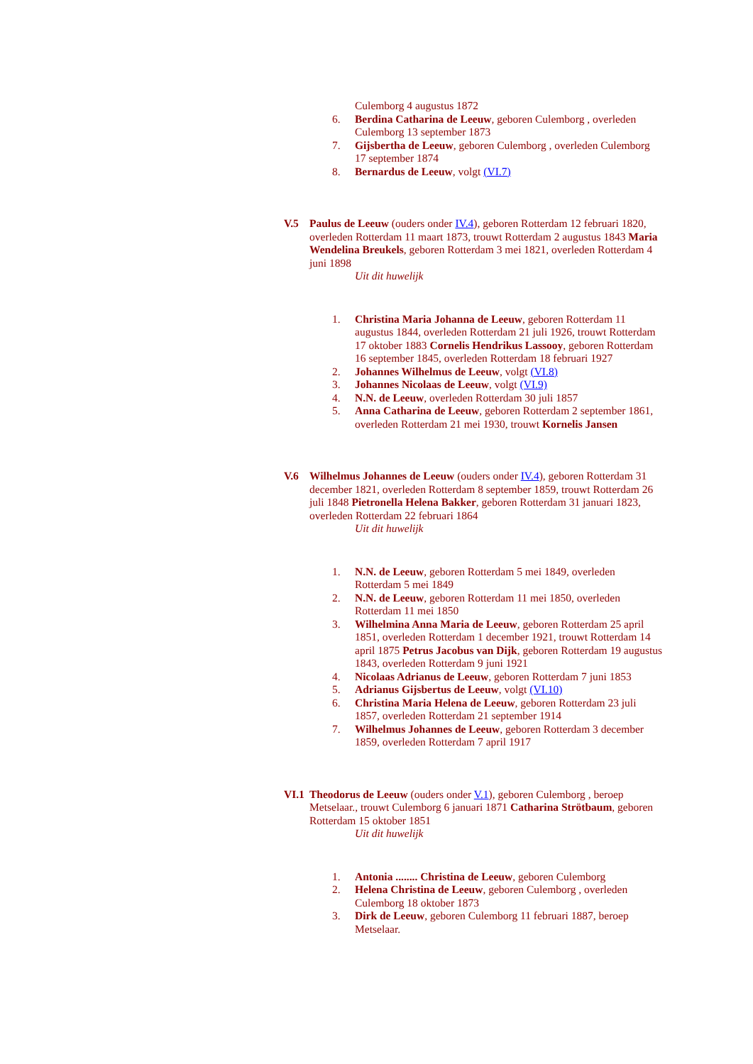Culemborg 4 augustus 1872
6. Berdina Catharina de Leeuw, geboren Culemborg , overleden Culemborg 13 september 1873
7. Gijsbertha de Leeuw, geboren Culemborg , overleden Culemborg 17 september 1874
8. Bernardus de Leeuw, volgt (VI.7)
V.5 Paulus de Leeuw (ouders onder IV.4), geboren Rotterdam 12 februari 1820, overleden Rotterdam 11 maart 1873, trouwt Rotterdam 2 augustus 1843 Maria Wendelina Breukels, geboren Rotterdam 3 mei 1821, overleden Rotterdam 4 juni 1898
Uit dit huwelijk
1. Christina Maria Johanna de Leeuw, geboren Rotterdam 11 augustus 1844, overleden Rotterdam 21 juli 1926, trouwt Rotterdam 17 oktober 1883 Cornelis Hendrikus Lassooy, geboren Rotterdam 16 september 1845, overleden Rotterdam 18 februari 1927
2. Johannes Wilhelmus de Leeuw, volgt (VI.8)
3. Johannes Nicolaas de Leeuw, volgt (VI.9)
4. N.N. de Leeuw, overleden Rotterdam 30 juli 1857
5. Anna Catharina de Leeuw, geboren Rotterdam 2 september 1861, overleden Rotterdam 21 mei 1930, trouwt Kornelis Jansen
V.6 Wilhelmus Johannes de Leeuw (ouders onder IV.4), geboren Rotterdam 31 december 1821, overleden Rotterdam 8 september 1859, trouwt Rotterdam 26 juli 1848 Pietronella Helena Bakker, geboren Rotterdam 31 januari 1823, overleden Rotterdam 22 februari 1864
Uit dit huwelijk
1. N.N. de Leeuw, geboren Rotterdam 5 mei 1849, overleden Rotterdam 5 mei 1849
2. N.N. de Leeuw, geboren Rotterdam 11 mei 1850, overleden Rotterdam 11 mei 1850
3. Wilhelmina Anna Maria de Leeuw, geboren Rotterdam 25 april 1851, overleden Rotterdam 1 december 1921, trouwt Rotterdam 14 april 1875 Petrus Jacobus van Dijk, geboren Rotterdam 19 augustus 1843, overleden Rotterdam 9 juni 1921
4. Nicolaas Adrianus de Leeuw, geboren Rotterdam 7 juni 1853
5. Adrianus Gijsbertus de Leeuw, volgt (VI.10)
6. Christina Maria Helena de Leeuw, geboren Rotterdam 23 juli 1857, overleden Rotterdam 21 september 1914
7. Wilhelmus Johannes de Leeuw, geboren Rotterdam 3 december 1859, overleden Rotterdam 7 april 1917
VI.1 Theodorus de Leeuw (ouders onder V.1), geboren Culemborg , beroep Metselaar., trouwt Culemborg 6 januari 1871 Catharina Strötbaum, geboren Rotterdam 15 oktober 1851
Uit dit huwelijk
1. Antonia ........ Christina de Leeuw, geboren Culemborg
2. Helena Christina de Leeuw, geboren Culemborg , overleden Culemborg 18 oktober 1873
3. Dirk de Leeuw, geboren Culemborg 11 februari 1887, beroep Metselaar.